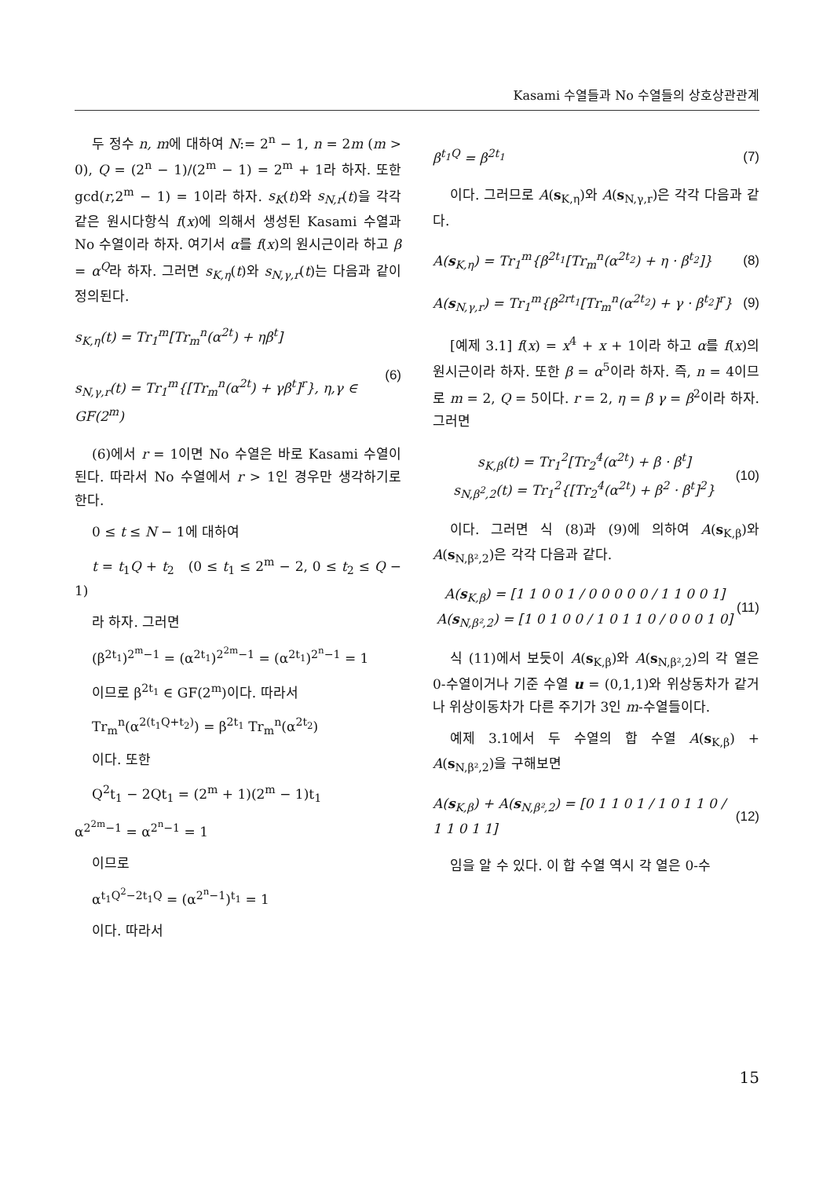Kasami 수열들과 No 수열들의 상호상관관계
두 정수 n, m에 대하여 N:= 2<sup>n</sup> − 1, n = 2m (m > 0), Q = (2<sup>n</sup> − 1)/(2<sup>m</sup> − 1) = 2<sup>m</sup> + 1라 하자. 또한 gcd(r,2<sup>m</sup> − 1) = 1이라 하자. s<sub>K</sub>(t)와 s<sub>N,r</sub>(t)을 각각 같은 원시다항식 f(x)에 의해서 생성된 Kasami 수열과 No 수열이라 하자. 여기서 α를 f(x)의 원시근이라 하고 β = α<sup>Q</sup>라 하자. 그러면 s<sub>K,η</sub>(t)와 s<sub>N,γ,r</sub>(t)는 다음과 같이 정의된다.
s<sub>K,η</sub>(t) = Tr<sub>1</sub><sup>m</sup>[Tr<sub>m</sub><sup>n</sup>(α<sup>2t</sup>) + ηβ<sup>t</sup>]
s<sub>N,γ,r</sub>(t) = Tr<sub>1</sub><sup>m</sup>{[Tr<sub>m</sub><sup>n</sup>(α<sup>2t</sup>) + γβ<sup>t</sup>]<sup>r</sup>}, η,γ ∈ GF(2<sup>m</sup>)
(6)
(6)에서 r = 1이면 No 수열은 바로 Kasami 수열이 된다. 따라서 No 수열에서 r > 1인 경우만 생각하기로 한다.
0 ≤ t ≤ N − 1에 대하여
t = t<sub>1</sub>Q + t<sub>2</sub> (0 ≤ t<sub>1</sub> ≤ 2<sup>m</sup> − 2, 0 ≤ t<sub>2</sub> ≤ Q − 1)
라 하자. 그러면
(β<sup>2t<sub>1</sub></sup>)<sup>2<sup>m</sup>−1</sup> = (α<sup>2t<sub>1</sub></sup>)<sup>2<sup>2m</sup>−1</sup> = (α<sup>2t<sub>1</sub></sup>)<sup>2<sup>n</sup>−1</sup> = 1
이므로 β<sup>2t<sub>1</sub></sup> ∈ GF(2<sup>m</sup>)이다. 따라서
Tr<sub>m</sub><sup>n</sup>(α<sup>2(t<sub>1</sub>Q+t<sub>2</sub>)</sup>) = β<sup>2t<sub>1</sub></sup> Tr<sub>m</sub><sup>n</sup>(α<sup>2t<sub>2</sub></sup>)
이다. 또한
Q<sup>2</sup>t<sub>1</sub> − 2Qt<sub>1</sub> = (2<sup>m</sup> + 1)(2<sup>m</sup> − 1)t<sub>1</sub>
α<sup>2<sup>2m</sup>−1</sup> = α<sup>2<sup>n</sup>−1</sup> = 1
이므로
α<sup>t<sub>1</sub>Q<sup>2</sup>−2t<sub>1</sub>Q</sup> = (α<sup>2<sup>n</sup>−1</sup>)<sup>t<sub>1</sub></sup> = 1
이다. 따라서
β<sup>t<sub>1</sub>Q</sup> = β<sup>2t<sub>1</sub></sup> (7)
이다. 그러므로 A(s<sub>K,η</sub>)와 A(s<sub>N,γ,r</sub>)은 각각 다음과 같다.
A(s<sub>K,η</sub>) = Tr<sub>1</sub><sup>m</sup>{β<sup>2t<sub>1</sub></sup>[Tr<sub>m</sub><sup>n</sup>(α<sup>2t<sub>2</sub></sup>) + η · β<sup>t<sub>2</sub></sup>]}
(8)
A(s<sub>N,γ,r</sub>) = Tr<sub>1</sub><sup>m</sup>{β<sup>2rt<sub>1</sub></sup>[Tr<sub>m</sub><sup>n</sup>(α<sup>2t<sub>2</sub></sup>) + γ · β<sup>t<sub>2</sub></sup>]<sup>r</sup>}
(9)
[예제 3.1] f(x) = x<sup>4</sup> + x + 1이라 하고 α를 f(x)의 원시근이라 하자. 또한 β = α<sup>5</sup>이라 하자. 즉, n = 4이므로 m = 2, Q = 5이다. r = 2, η = β γ = β<sup>2</sup>이라 하자. 그러면
s<sub>K,β</sub>(t) = Tr<sub>1</sub><sup>2</sup>[Tr<sub>2</sub><sup>4</sup>(α<sup>2t</sup>) + β · β<sup>t</sup>]
s<sub>N,β<sup>2</sup>,2</sub>(t) = Tr<sub>1</sub><sup>2</sup>{[Tr<sub>2</sub><sup>4</sup>(α<sup>2t</sup>) + β<sup>2</sup> · β<sup>t</sup>]<sup>2</sup>}
(10)
이다. 그러면 식 (8)과 (9)에 의하여 A(s<sub>K,β</sub>)와 A(s<sub>N,β²,2</sub>)은 각각 다음과 같다.
A(s<sub>K,β</sub>) = [1 1 0 0 1 / 0 0 0 0 0 / 1 1 0 0 1]
A(s<sub>N,β²,2</sub>) = [1 0 1 0 0 / 1 0 1 1 0 / 0 0 0 1 0]
(11)
식 (11)에서 보듯이 A(s<sub>K,β</sub>)와 A(s<sub>N,β²,2</sub>)의 각 열은 0-수열이거나 기준 수열 u = (0,1,1)와 위상동차가 같거나 위상이동차가 다른 주기가 3인 m-수열들이다.
예제 3.1에서 두 수열의 합 수열 A(s<sub>K,β</sub>) + A(s<sub>N,β²,2</sub>)을 구해보면
A(s<sub>K,β</sub>) + A(s<sub>N,β²,2</sub>) = [0 1 1 0 1 / 1 0 1 1 0 / 1 1 0 1 1]
(12)
임을 알 수 있다. 이 합 수열 역시 각 열은 0-수
15